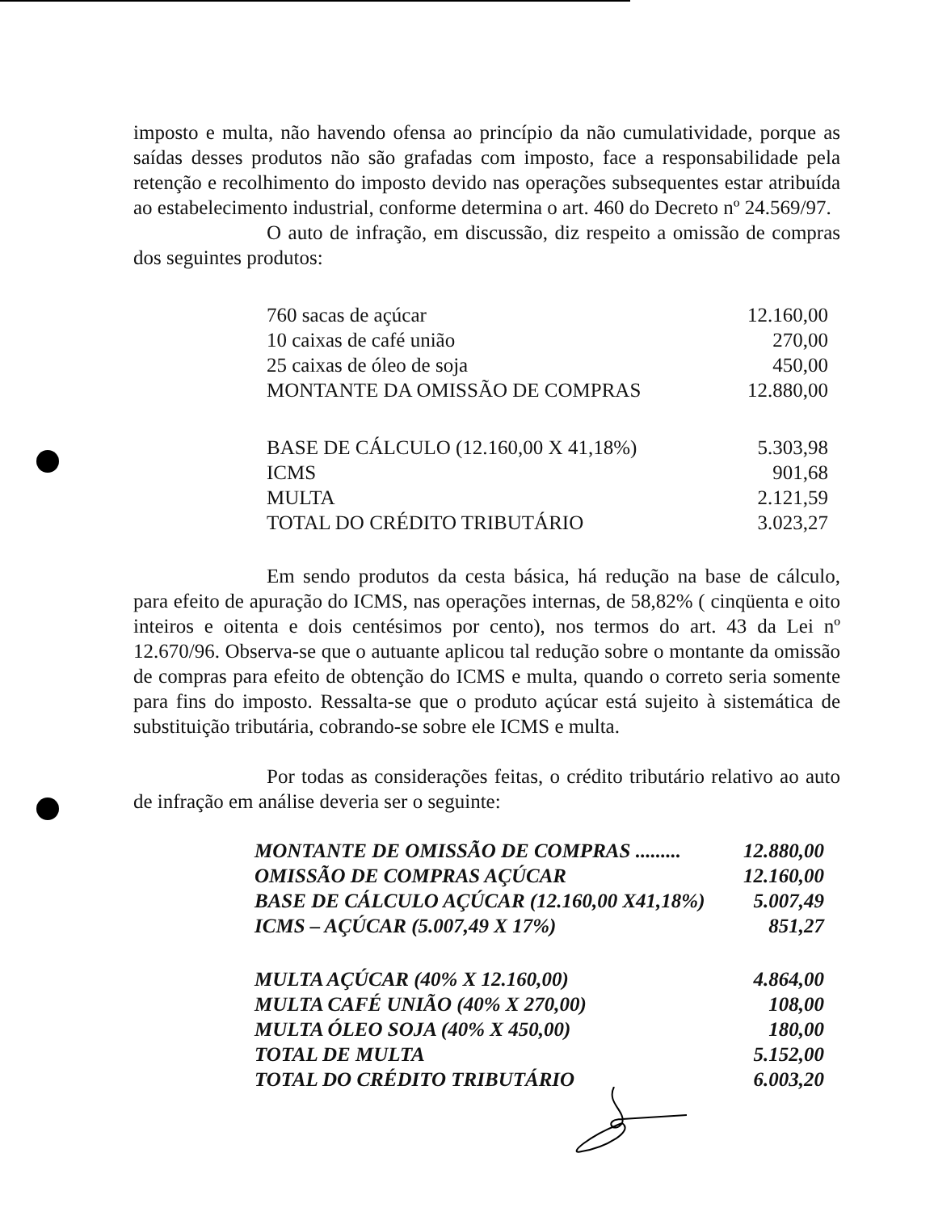imposto e multa, não havendo ofensa ao princípio da não cumulatividade, porque as saídas desses produtos não são grafadas com imposto, face a responsabilidade pela retenção e recolhimento do imposto devido nas operações subsequentes estar atribuída ao estabelecimento industrial, conforme determina o art. 460 do Decreto nº 24.569/97.
O auto de infração, em discussão, diz respeito a omissão de compras dos seguintes produtos:
| 760 sacas de açúcar | 12.160,00 |
| 10 caixas de café união | 270,00 |
| 25 caixas de óleo de soja | 450,00 |
| MONTANTE DA OMISSÃO DE COMPRAS | 12.880,00 |
| BASE DE CÁLCULO (12.160,00 X 41,18%) | 5.303,98 |
| ICMS | 901,68 |
| MULTA | 2.121,59 |
| TOTAL DO CRÉDITO TRIBUTÁRIO | 3.023,27 |
Em sendo produtos da cesta básica, há redução na base de cálculo, para efeito de apuração do ICMS, nas operações internas, de 58,82% ( cinqüenta e oito inteiros e oitenta e dois centésimos por cento), nos termos do art. 43 da Lei nº 12.670/96. Observa-se que o autuante aplicou tal redução sobre o montante da omissão de compras para efeito de obtenção do ICMS e multa, quando o correto seria somente para fins do imposto. Ressalta-se que o produto açúcar está sujeito à sistemática de substituição tributária, cobrando-se sobre ele ICMS e multa.
Por todas as considerações feitas, o crédito tributário relativo ao auto de infração em análise deveria ser o seguinte:
| MONTANTE DE OMISSÃO DE COMPRAS ......... | 12.880,00 |
| OMISSÃO DE COMPRAS AÇÚCAR | 12.160,00 |
| BASE DE CÁLCULO AÇÚCAR (12.160,00 X41,18%) | 5.007,49 |
| ICMS – AÇÚCAR (5.007,49 X 17%) | 851,27 |
| MULTA AÇÚCAR (40% X 12.160,00) | 4.864,00 |
| MULTA CAFÉ UNIÃO (40% X 270,00) | 108,00 |
| MULTA ÓLEO SOJA (40% X 450,00) | 180,00 |
| TOTAL DE MULTA | 5.152,00 |
| TOTAL DO CRÉDITO TRIBUTÁRIO | 6.003,20 |